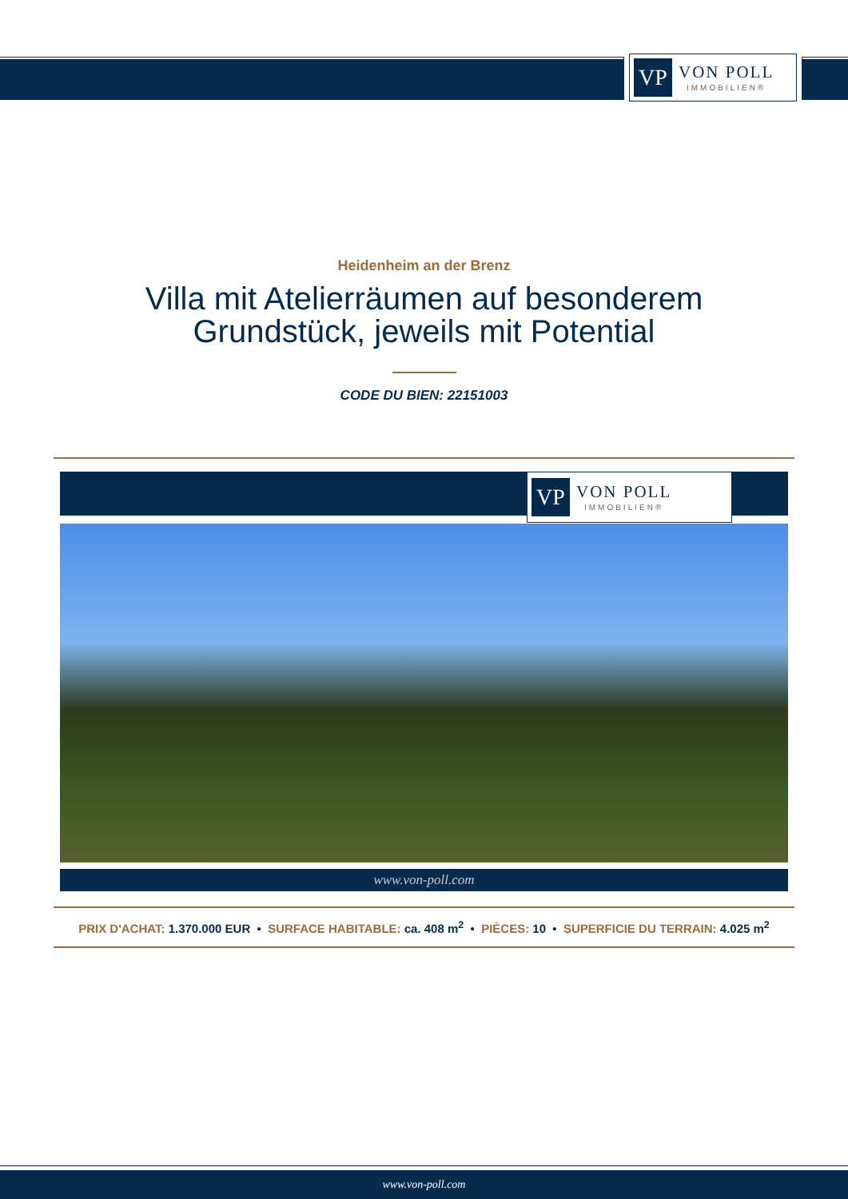VP
VON POLL
IMMOBILIEN®
Heidenheim an der Brenz
Villa mit Atelierräumen auf besonderem
Grundstück, jeweils mit Potential
CODE DU BIEN: 22151003
VP
VON POLL
IMMOBILIEN®
www.von-poll.com
PRIX D'ACHAT: 1.370.000 EUR • SURFACE HABITABLE: ca. 408 m<sup>2</sup> • PIÈCES: 10 • SUPERFICIE DU TERRAIN: 4.025 m<sup>2</sup>
www.von-poll.com